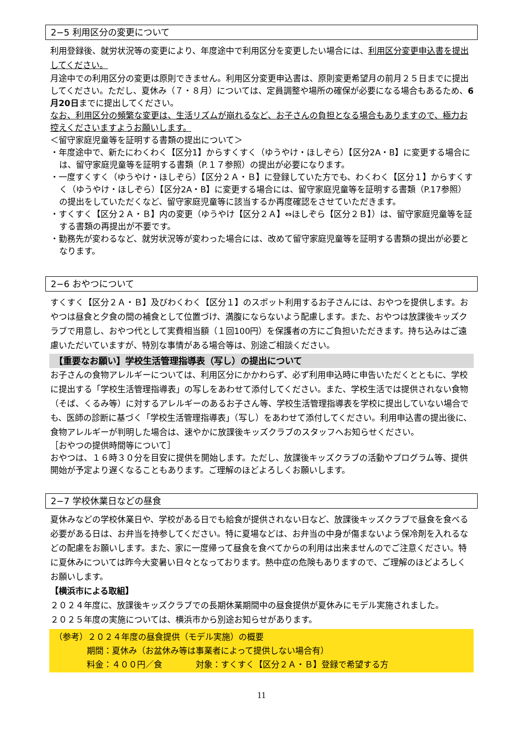2−5 利用区分の変更について
利用登録後、就労状況等の変更により、年度途中で利用区分を変更したい場合には、利用区分変更申込書を提出してください。
月途中での利用区分の変更は原則できません。利用区分変更申込書は、原則変更希望月の前月２５日までに提出してください。ただし、夏休み（７・８月）については、定員調整や場所の確保が必要になる場合もあるため、6月20日までに提出してください。
なお、利用区分の頻繁な変更は、生活リズムが崩れるなど、お子さんの負担となる場合もありますので、極力お控えくださいますようお願いします。
＜留守家庭児童等を証明する書類の提出について＞
・年度途中で、新たにわくわく【区分1】からすくすく（ゆうやけ・ほしぞら）【区分2A・B】に変更する場合には、留守家庭児童等を証明する書類（P.１７参照）の提出が必要になります。
・一度すくすく（ゆうやけ・ほしぞら）【区分２Ａ・Ｂ】に登録していた方でも、わくわく【区分１】からすくすく（ゆうやけ・ほしぞら）【区分2A・B】に変更する場合には、留守家庭児童等を証明する書類（P.17参照）の提出をしていただくなど、留守家庭児童等に該当するか再度確認をさせていただきます。
・すくすく【区分２Ａ・Ｂ】内の変更（ゆうやけ【区分２Ａ】⇔ほしぞら【区分２Ｂ】）は、留守家庭児童等を証する書類の再提出が不要です。
・勤務先が変わるなど、就労状況等が変わった場合には、改めて留守家庭児童等を証明する書類の提出が必要となります。
2−6 おやつについて
すくすく【区分２Ａ・Ｂ】及びわくわく【区分１】のスポット利用するお子さんには、おやつを提供します。おやつは昼食と夕食の間の補食として位置づけ、満腹にならないよう配慮します。また、おやつは放課後キッズクラブで用意し、おやつ代として実費相当額（１回100円）を保護者の方にご負担いただきます。持ち込みはご遠慮いただいていますが、特別な事情がある場合等は、別途ご相談ください。
【重要なお願い】学校生活管理指導表（写し）の提出について
お子さんの食物アレルギーについては、利用区分にかかわらず、必ず利用申込時に申告いただくとともに、学校に提出する「学校生活管理指導表」の写しをあわせて添付してください。また、学校生活では提供されない食物（そば、くるみ等）に対するアレルギーのあるお子さん等、学校生活管理指導表を学校に提出していない場合でも、医師の診断に基づく「学校生活管理指導表」（写し）をあわせて添付してください。利用申込書の提出後に、食物アレルギーが判明した場合は、速やかに放課後キッズクラブのスタッフへお知らせください。
［おやつの提供時間等について］
おやつは、１６時３０分を目安に提供を開始します。ただし、放課後キッズクラブの活動やプログラム等、提供開始が予定より遅くなることもあります。ご理解のほどよろしくお願いします。
2−7 学校休業日などの昼食
夏休みなどの学校休業日や、学校がある日でも給食が提供されない日など、放課後キッズクラブで昼食を食べる必要がある日は、お弁当を持参してください。特に夏場などは、お弁当の中身が傷まないよう保冷剤を入れるなどの配慮をお願いします。また、家に一度帰って昼食を食べてからの利用は出来ませんのでご注意ください。特に夏休みについては昨今大変暑い日々となっております。熱中症の危険もありますので、ご理解のほどよろしくお願いします。
【横浜市による取組】
２０２４年度に、放課後キッズクラブでの長期休業期間中の昼食提供が夏休みにモデル実施されました。
２０２５年度の実施については、横浜市から別途お知らせがあります。
（参考）２０２４年度の昼食提供（モデル実施）の概要
期間：夏休み（お盆休み等は事業者によって提供しない場合有）
料金：４００円／食　　　　対象：すくすく【区分２Ａ・Ｂ】登録で希望する方
11